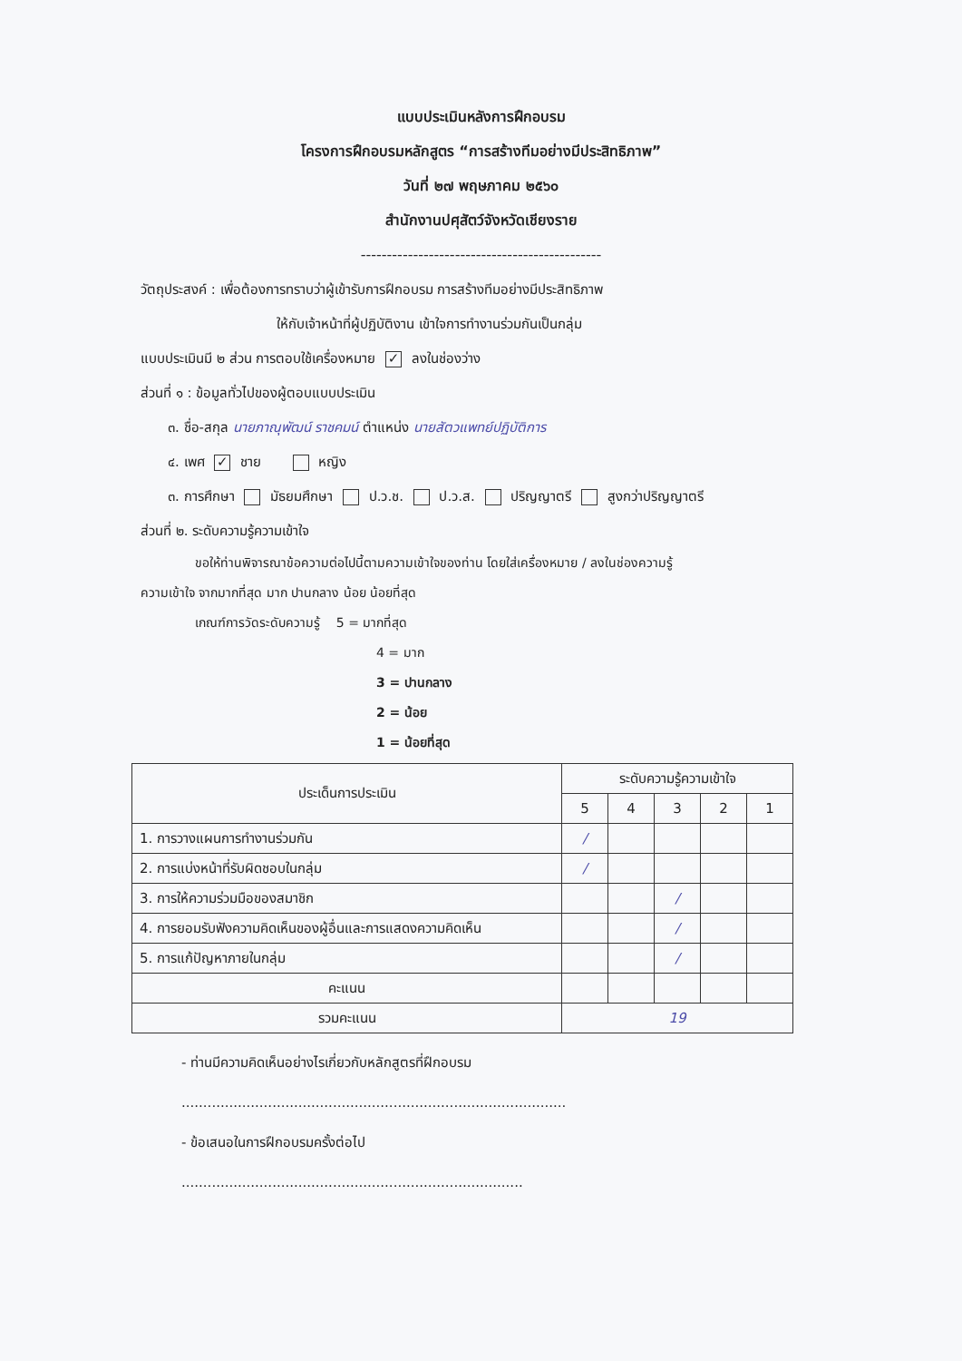แบบประเมินหลังการฝึกอบรม
โครงการฝึกอบรมหลักสูตร “การสร้างทีมอย่างมีประสิทธิภาพ”
วันที่ ๒๗ พฤษภาคม ๒๕๖๐
สำนักงานปศุสัตว์จังหวัดเชียงราย
----------------------------------------------
วัตถุประสงค์ : เพื่อต้องการทราบว่าผู้เข้ารับการฝึกอบรม การสร้างทีมอย่างมีประสิทธิภาพ
ให้กับเจ้าหน้าที่ผู้ปฏิบัติงาน เข้าใจการทำงานร่วมกันเป็นกลุ่ม
แบบประเมินมี ๒ ส่วน การตอบใช้เครื่องหมาย ✓ ลงในช่องว่าง
ส่วนที่ ๑ : ข้อมูลทั่วไปของผู้ตอบแบบประเมิน
๓. ชื่อ-สกุล นายภาณุพัฒน์ ราชคมน์ ตำแหน่ง นายสัตวแพทย์ปฏิบัติการ
๔. เพศ ✓ ชาย หญิง
๓. การศึกษา มัธยมศึกษา ป.ว.ช. ป.ว.ส. ปริญญาตรี สูงกว่าปริญญาตรี
ส่วนที่ ๒. ระดับความรู้ความเข้าใจ
ขอให้ท่านพิจารณาข้อความต่อไปนี้ตามความเข้าใจของท่าน โดยใส่เครื่องหมาย / ลงในช่องความรู้
ความเข้าใจ จากมากที่สุด มาก ปานกลาง น้อย น้อยที่สุด
เกณฑ์การวัดระดับความรู้ 5 = มากที่สุด
4 = มาก
3 = ปานกลาง
2 = น้อย
1 = น้อยที่สุด
| ประเด็นการประเมิน | ระดับความรู้ความเข้าใจ | | | | |
| --- | --- | --- | --- | --- | --- |
| | 5 | 4 | 3 | 2 | 1 |
| 1. การวางแผนการทำงานร่วมกัน | / | | | | |
| 2. การแบ่งหน้าที่รับผิดชอบในกลุ่ม | / | | | | |
| 3. การให้ความร่วมมือของสมาชิก | | | / | | |
| 4. การยอมรับฟังความคิดเห็นของผู้อื่นและการแสดงความคิดเห็น | | | / | | |
| 5. การแก้ปัญหาภายในกลุ่ม | | | / | | |
| คะแนน | | | | | |
| รวมคะแนน | 19 | | | | |
- ท่านมีความคิดเห็นอย่างไรเกี่ยวกับหลักสูตรที่ฝึกอบรม
.........................................................................................
- ข้อเสนอในการฝึกอบรมครั้งต่อไป
...............................................................................